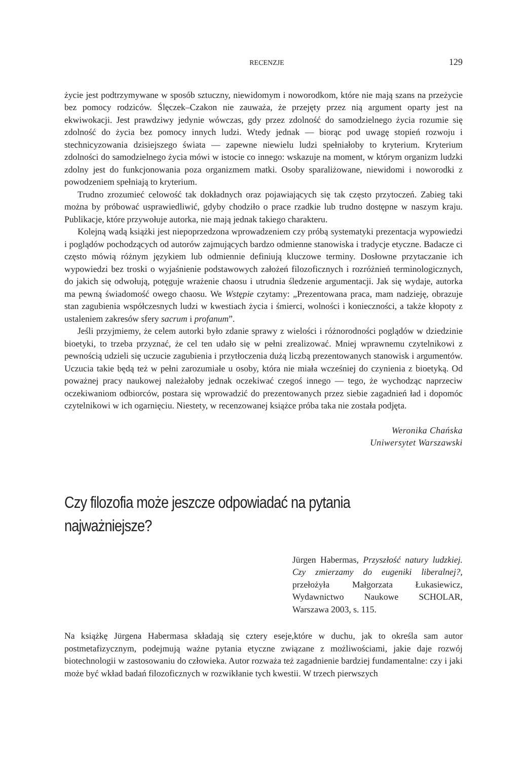RECENZJE 129
życie jest podtrzymywane w sposób sztuczny, niewidomym i noworodkom, które nie mają szans na przeżycie bez pomocy rodziców. Ślęczek–Czakon nie zauważa, że przejęty przez nią argument oparty jest na ekwiwokacji. Jest prawdziwy jedynie wówczas, gdy przez zdolność do samodzielnego życia rozumie się zdolność do życia bez pomocy innych ludzi. Wtedy jednak — biorąc pod uwagę stopień rozwoju i stechnicyzowania dzisiejszego świata — zapewne niewielu ludzi spełniałoby to kryterium. Kryterium zdolności do samodzielnego życia mówi w istocie co innego: wskazuje na moment, w którym organizm ludzki zdolny jest do funkcjonowania poza organizmem matki. Osoby sparaliżowane, niewidomi i noworodki z powodzeniem spełniają to kryterium.
Trudno zrozumieć celowość tak dokładnych oraz pojawiających się tak często przytoczeń. Zabieg taki można by próbować usprawiedliwić, gdyby chodziło o prace rzadkie lub trudno dostępne w naszym kraju. Publikacje, które przywołuje autorka, nie mają jednak takiego charakteru.
Kolejną wadą książki jest niepoprzedzona wprowadzeniem czy próbą systematyki prezentacja wypowiedzi i poglądów pochodzących od autorów zajmujących bardzo odmienne stanowiska i tradycje etyczne. Badacze ci często mówią różnym językiem lub odmiennie definiują kluczowe terminy. Dosłowne przytaczanie ich wypowiedzi bez troski o wyjaśnienie podstawowych założeń filozoficznych i rozróżnień terminologicznych, do jakich się odwołują, potęguje wrażenie chaosu i utrudnia śledzenie argumentacji. Jak się wydaje, autorka ma pewną świadomość owego chaosu. We Wstępie czytamy: „Prezentowana praca, mam nadzieję, obrazuje stan zagubienia współczesnych ludzi w kwestiach życia i śmierci, wolności i konieczności, a także kłopoty z ustaleniem zakresów sfery sacrum i profanum”.
Jeśli przyjmiemy, że celem autorki było zdanie sprawy z wielości i różnorodności poglądów w dziedzinie bioetyki, to trzeba przyznać, że cel ten udało się w pełni zrealizować. Mniej wprawnemu czytelnikowi z pewnością udzieli się uczucie zagubienia i przytłoczenia dużą liczbą prezentowanych stanowisk i argumentów. Uczucia takie będą też w pełni zarozumiałe u osoby, która nie miała wcześniej do czynienia z bioetyką. Od poważnej pracy naukowej należałoby jednak oczekiwać czegoś innego — tego, że wychodząc naprzeciw oczekiwaniom odbiorców, postara się wprowadzić do prezentowanych przez siebie zagadnień ład i dopomóc czytelnikowi w ich ogarnięciu. Niestety, w recenzowanej książce próba taka nie została podjęta.
Weronika Chańska
Uniwersytet Warszawski
Czy filozofia może jeszcze odpowiadać na pytania
najważniejsze?
Jürgen Habermas, Przyszłość natury ludzkiej. Czy zmierzamy do eugeniki liberalnej?, przełożyła Małgorzata Łukasiewicz, Wydawnictwo Naukowe SCHOLAR, Warszawa 2003, s. 115.
Na książkę Jürgena Habermasa składają się cztery eseje,które w duchu, jak to określa sam autor postmetafizycznym, podejmują ważne pytania etyczne związane z możliwościami, jakie daje rozwój biotechnologii w zastosowaniu do człowieka. Autor rozważa też zagadnienie bardziej fundamentalne: czy i jaki może być wkład badań filozoficznych w rozwikłanie tych kwestii. W trzech pierwszych